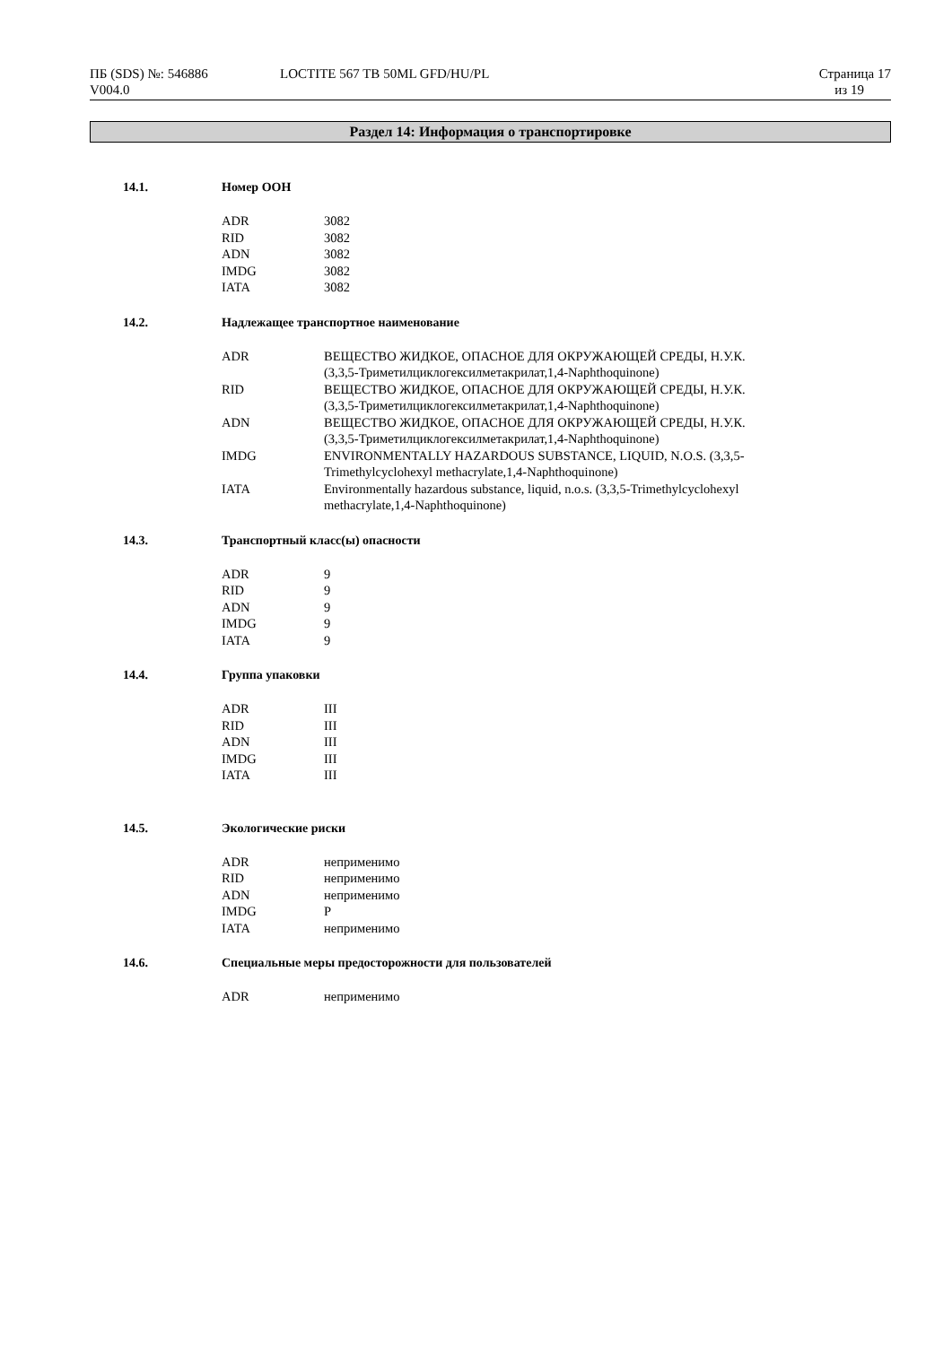| ПБ (SDS) №: 546886 V004.0 | LOCTITE 567 TB 50ML GFD/HU/PL | Страница 17 из 19 |
Раздел 14: Информация о транспортировке
14.1. Номер ООН
| ADR | 3082 |
| RID | 3082 |
| ADN | 3082 |
| IMDG | 3082 |
| IATA | 3082 |
14.2. Надлежащее транспортное наименование
| ADR | ВЕЩЕСТВО ЖИДКОЕ, ОПАСНОЕ ДЛЯ ОКРУЖАЮЩЕЙ СРЕДЫ, Н.У.К. (3,3,5-Триметилциклогексилметакрилат,1,4-Naphthoquinone) |
| RID | ВЕЩЕСТВО ЖИДКОЕ, ОПАСНОЕ ДЛЯ ОКРУЖАЮЩЕЙ СРЕДЫ, Н.У.К. (3,3,5-Триметилциклогексилметакрилат,1,4-Naphthoquinone) |
| ADN | ВЕЩЕСТВО ЖИДКОЕ, ОПАСНОЕ ДЛЯ ОКРУЖАЮЩЕЙ СРЕДЫ, Н.У.К. (3,3,5-Триметилциклогексилметакрилат,1,4-Naphthoquinone) |
| IMDG | ENVIRONMENTALLY HAZARDOUS SUBSTANCE, LIQUID, N.O.S. (3,3,5- Trimethylcyclohexyl methacrylate,1,4-Naphthoquinone) |
| IATA | Environmentally hazardous substance, liquid, n.o.s. (3,3,5-Trimethylcyclohexyl methacrylate,1,4-Naphthoquinone) |
14.3. Транспортный класс(ы) опасности
| ADR | 9 |
| RID | 9 |
| ADN | 9 |
| IMDG | 9 |
| IATA | 9 |
14.4. Группа упаковки
| ADR | III |
| RID | III |
| ADN | III |
| IMDG | III |
| IATA | III |
14.5. Экологические риски
| ADR | неприменимо |
| RID | неприменимо |
| ADN | неприменимо |
| IMDG | P |
| IATA | неприменимо |
14.6. Специальные меры предосторожности для пользователей
| ADR | неприменимо |